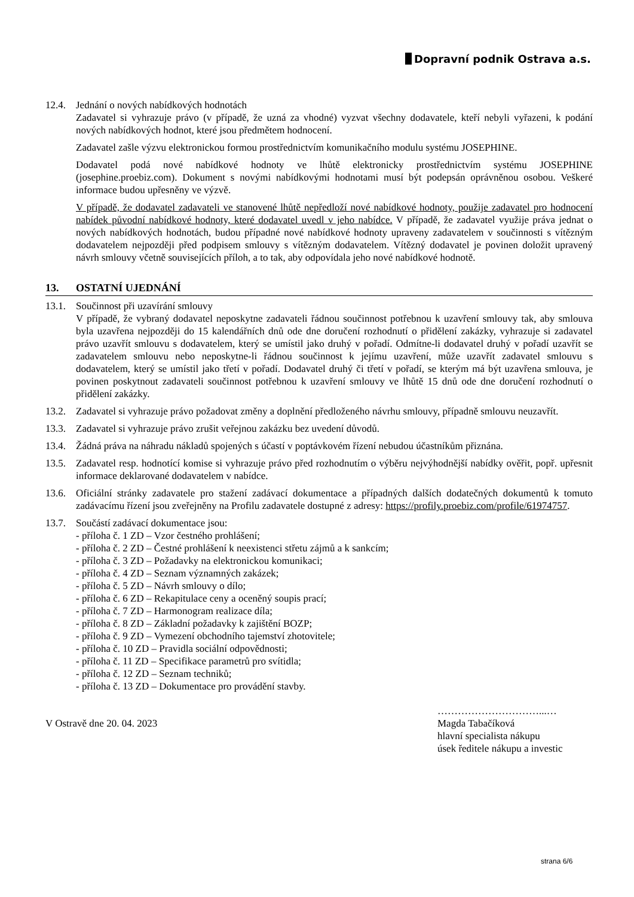Dopravní podnik Ostrava a.s.
12.4. Jednání o nových nabídkových hodnotách
Zadavatel si vyhrazuje právo (v případě, že uzná za vhodné) vyzvat všechny dodavatele, kteří nebyli vyřazeni, k podání nových nabídkových hodnot, které jsou předmětem hodnocení.
Zadavatel zašle výzvu elektronickou formou prostřednictvím komunikačního modulu systému JOSEPHINE.
Dodavatel podá nové nabídkové hodnoty ve lhůtě elektronicky prostřednictvím systému JOSEPHINE (josephine.proebiz.com). Dokument s novými nabídkovými hodnotami musí být podepsán oprávněnou osobou. Veškeré informace budou upřesněny ve výzvě.
V případě, že dodavatel zadavateli ve stanovené lhůtě nepředloží nové nabídkové hodnoty, použije zadavatel pro hodnocení nabídek původní nabídkové hodnoty, které dodavatel uvedl v jeho nabídce. V případě, že zadavatel využije práva jednat o nových nabídkových hodnotách, budou případné nové nabídkové hodnoty upraveny zadavatelem v součinnosti s vítězným dodavatelem nejpozději před podpisem smlouvy s vítězným dodavatelem. Vítězný dodavatel je povinen doložit upravený návrh smlouvy včetně souvisejících příloh, a to tak, aby odpovídala jeho nové nabídkové hodnotě.
13. OSTATNÍ UJEDNÁNÍ
13.1. Součinnost při uzavírání smlouvy
V případě, že vybraný dodavatel neposkytne zadavateli řádnou součinnost potřebnou k uzavření smlouvy tak, aby smlouva byla uzavřena nejpozději do 15 kalendářních dnů ode dne doručení rozhodnutí o přidělení zakázky, vyhrazuje si zadavatel právo uzavřít smlouvu s dodavatelem, který se umístil jako druhý v pořadí. Odmítne-li dodavatel druhý v pořadí uzavřít se zadavatelem smlouvu nebo neposkytne-li řádnou součinnost k jejímu uzavření, může uzavřít zadavatel smlouvu s dodavatelem, který se umístil jako třetí v pořadí. Dodavatel druhý či třetí v pořadí, se kterým má být uzavřena smlouva, je povinen poskytnout zadavateli součinnost potřebnou k uzavření smlouvy ve lhůtě 15 dnů ode dne doručení rozhodnutí o přidělení zakázky.
13.2. Zadavatel si vyhrazuje právo požadovat změny a doplnění předloženého návrhu smlouvy, případně smlouvu neuzavřít.
13.3. Zadavatel si vyhrazuje právo zrušit veřejnou zakázku bez uvedení důvodů.
13.4. Žádná práva na náhradu nákladů spojených s účastí v poptávkovém řízení nebudou účastníkům přiznána.
13.5. Zadavatel resp. hodnotící komise si vyhrazuje právo před rozhodnutím o výběru nejvýhodnější nabídky ověřit, popř. upřesnit informace deklarované dodavatelem v nabídce.
13.6. Oficiální stránky zadavatele pro stažení zadávací dokumentace a případných dalších dodatečných dokumentů k tomuto zadávacímu řízení jsou zveřejněny na Profilu zadavatele dostupné z adresy: https://profily.proebiz.com/profile/61974757.
13.7. Součástí zadávací dokumentace jsou:
- příloha č. 1 ZD – Vzor čestného prohlášení;
- příloha č. 2 ZD – Čestné prohlášení k neexistenci střetu zájmů a k sankcím;
- příloha č. 3 ZD – Požadavky na elektronickou komunikaci;
- příloha č. 4 ZD – Seznam významných zakázek;
- příloha č. 5 ZD – Návrh smlouvy o dílo;
- příloha č. 6 ZD – Rekapitulace ceny a oceněný soupis prací;
- příloha č. 7 ZD – Harmonogram realizace díla;
- příloha č. 8 ZD – Základní požadavky k zajištění BOZP;
- příloha č. 9 ZD – Vymezení obchodního tajemství zhotovitele;
- příloha č. 10 ZD – Pravidla sociální odpovědnosti;
- příloha č. 11 ZD – Specifikace parametrů pro svítidla;
- příloha č. 12 ZD – Seznam techniků;
- příloha č. 13 ZD – Dokumentace pro provádění stavby.
V Ostravě dne 20. 04. 2023 …………………………...…
Magda Tabačíková
hlavní specialista nákupu
úsek ředitele nákupu a investic
strana 6/6